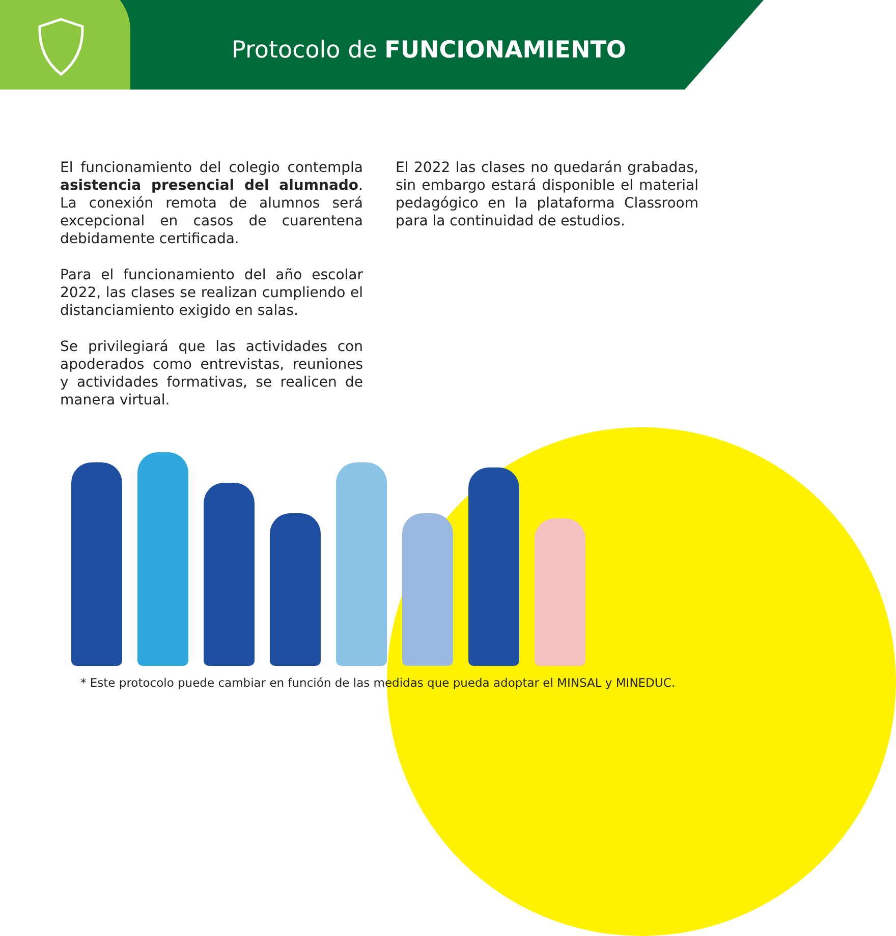Protocolo de FUNCIONAMIENTO
El funcionamiento del colegio contempla asistencia presencial del alumnado. La conexión remota de alumnos será excepcional en casos de cuarentena debidamente certificada.
Para el funcionamiento del año escolar 2022, las clases se realizan cumpliendo el distanciamiento exigido en salas.
Se privilegiará que las actividades con apoderados como entrevistas, reuniones y actividades formativas, se realicen de manera virtual.
El 2022 las clases no quedarán grabadas, sin embargo estará disponible el material pedagógico en la plataforma Classroom para la continuidad de estudios.
* Este protocolo puede cambiar en función de las medidas que pueda adoptar el MINSAL y MINEDUC.